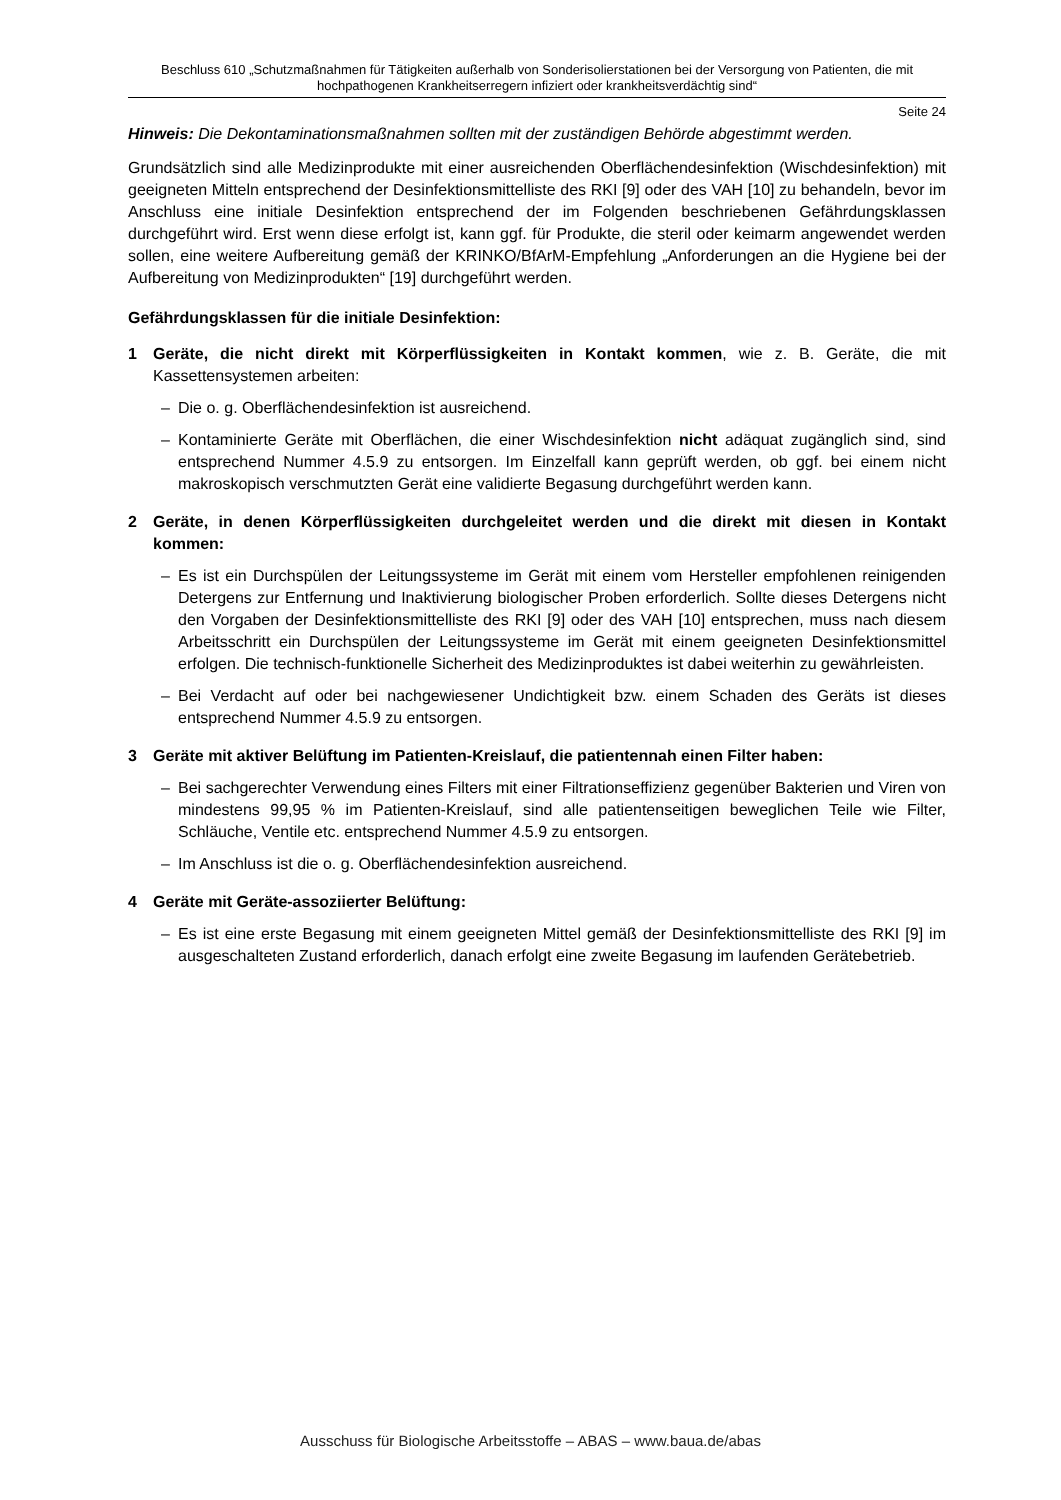Beschluss 610 „Schutzmaßnahmen für Tätigkeiten außerhalb von Sonderisolierstationen bei der Versorgung von Patienten, die mit hochpathogenen Krankheitserregern infiziert oder krankheitsverdächtig sind“
Seite 24
Hinweis: Die Dekontaminationsmaßnahmen sollten mit der zuständigen Behörde abgestimmt werden.
Grundsätzlich sind alle Medizinprodukte mit einer ausreichenden Oberflächendesinfektion (Wischdesinfektion) mit geeigneten Mitteln entsprechend der Desinfektionsmittelliste des RKI [9] oder des VAH [10] zu behandeln, bevor im Anschluss eine initiale Desinfektion entsprechend der im Folgenden beschriebenen Gefährdungsklassen durchgeführt wird. Erst wenn diese erfolgt ist, kann ggf. für Produkte, die steril oder keimarm angewendet werden sollen, eine weitere Aufbereitung gemäß der KRINKO/BfArM-Empfehlung „Anforderungen an die Hygiene bei der Aufbereitung von Medizinprodukten“ [19] durchgeführt werden.
Gefährdungsklassen für die initiale Desinfektion:
1 Geräte, die nicht direkt mit Körperflüssigkeiten in Kontakt kommen, wie z. B. Geräte, die mit Kassettensystemen arbeiten:
– Die o. g. Oberflächendesinfektion ist ausreichend.
– Kontaminierte Geräte mit Oberflächen, die einer Wischdesinfektion nicht adäquat zugänglich sind, sind entsprechend Nummer 4.5.9 zu entsorgen. Im Einzelfall kann geprüft werden, ob ggf. bei einem nicht makroskopisch verschmutzten Gerät eine validierte Begasung durchgeführt werden kann.
2 Geräte, in denen Körperflüssigkeiten durchgeleitet werden und die direkt mit diesen in Kontakt kommen:
– Es ist ein Durchspülen der Leitungssysteme im Gerät mit einem vom Hersteller empfohlenen reinigenden Detergens zur Entfernung und Inaktivierung biologischer Proben erforderlich. Sollte dieses Detergens nicht den Vorgaben der Desinfektionsmittelliste des RKI [9] oder des VAH [10] entsprechen, muss nach diesem Arbeitsschritt ein Durchspülen der Leitungssysteme im Gerät mit einem geeigneten Desinfektionsmittel erfolgen. Die technisch-funktionelle Sicherheit des Medizinproduktes ist dabei weiterhin zu gewährleisten.
– Bei Verdacht auf oder bei nachgewiesener Undichtigkeit bzw. einem Schaden des Geräts ist dieses entsprechend Nummer 4.5.9 zu entsorgen.
3 Geräte mit aktiver Belüftung im Patienten-Kreislauf, die patientennah einen Filter haben:
– Bei sachgerechter Verwendung eines Filters mit einer Filtrationseffizienz gegenüber Bakterien und Viren von mindestens 99,95 % im Patienten-Kreislauf, sind alle patientenseitigen beweglichen Teile wie Filter, Schläuche, Ventile etc. entsprechend Nummer 4.5.9 zu entsorgen.
– Im Anschluss ist die o. g. Oberflächendesinfektion ausreichend.
4 Geräte mit Geräte-assoziierter Belüftung:
– Es ist eine erste Begasung mit einem geeigneten Mittel gemäß der Desinfektionsmittelliste des RKI [9] im ausgeschalteten Zustand erforderlich, danach erfolgt eine zweite Begasung im laufenden Gerätebetrieb.
Ausschuss für Biologische Arbeitsstoffe – ABAS – www.baua.de/abas